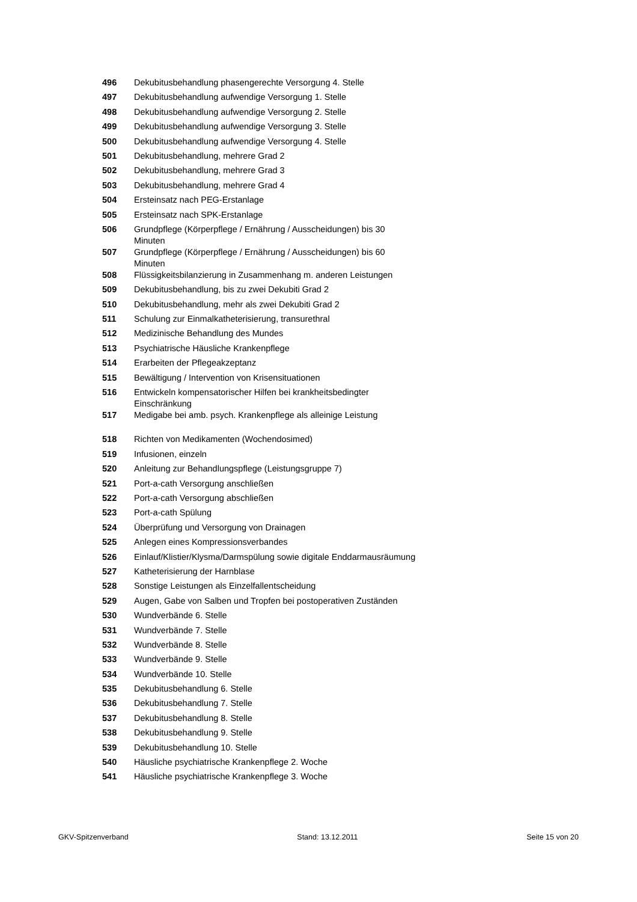| 496 | Dekubitusbehandlung phasengerechte Versorgung 4. Stelle |
| 497 | Dekubitusbehandlung aufwendige Versorgung 1. Stelle |
| 498 | Dekubitusbehandlung aufwendige Versorgung 2. Stelle |
| 499 | Dekubitusbehandlung aufwendige Versorgung 3. Stelle |
| 500 | Dekubitusbehandlung aufwendige Versorgung 4. Stelle |
| 501 | Dekubitusbehandlung, mehrere Grad 2 |
| 502 | Dekubitusbehandlung, mehrere Grad 3 |
| 503 | Dekubitusbehandlung, mehrere Grad 4 |
| 504 | Ersteinsatz nach PEG-Erstanlage |
| 505 | Ersteinsatz nach SPK-Erstanlage |
| 506 | Grundpflege (Körperpflege / Ernährung / Ausscheidungen) bis 30 Minuten |
| 507 | Grundpflege (Körperpflege / Ernährung / Ausscheidungen) bis 60 Minuten |
| 508 | Flüssigkeitsbilanzierung in Zusammenhang m. anderen Leistungen |
| 509 | Dekubitusbehandlung, bis zu zwei Dekubiti Grad 2 |
| 510 | Dekubitusbehandlung, mehr als zwei Dekubiti Grad 2 |
| 511 | Schulung zur Einmalkatheterisierung, transurethral |
| 512 | Medizinische Behandlung des Mundes |
| 513 | Psychiatrische Häusliche Krankenpflege |
| 514 | Erarbeiten der Pflegeakzeptanz |
| 515 | Bewältigung / Intervention von Krisensituationen |
| 516 | Entwickeln kompensatorischer Hilfen bei krankheitsbedingter Einschränkung |
| 517 | Medigabe bei amb. psych. Krankenpflege als alleinige Leistung |
| 518 | Richten von Medikamenten (Wochendosimed) |
| 519 | Infusionen, einzeln |
| 520 | Anleitung zur Behandlungspflege (Leistungsgruppe 7) |
| 521 | Port-a-cath Versorgung anschließen |
| 522 | Port-a-cath Versorgung abschließen |
| 523 | Port-a-cath Spülung |
| 524 | Überprüfung und Versorgung von Drainagen |
| 525 | Anlegen eines Kompressionsverbandes |
| 526 | Einlauf/Klistier/Klysma/Darmspülung sowie digitale Enddarmausräumung |
| 527 | Katheterisierung der Harnblase |
| 528 | Sonstige Leistungen als Einzelfallentscheidung |
| 529 | Augen, Gabe von Salben und Tropfen bei postoperativen Zuständen |
| 530 | Wundverbände 6. Stelle |
| 531 | Wundverbände 7. Stelle |
| 532 | Wundverbände 8. Stelle |
| 533 | Wundverbände 9. Stelle |
| 534 | Wundverbände 10. Stelle |
| 535 | Dekubitusbehandlung 6. Stelle |
| 536 | Dekubitusbehandlung 7. Stelle |
| 537 | Dekubitusbehandlung 8. Stelle |
| 538 | Dekubitusbehandlung 9. Stelle |
| 539 | Dekubitusbehandlung 10. Stelle |
| 540 | Häusliche psychiatrische Krankenpflege 2. Woche |
| 541 | Häusliche psychiatrische Krankenpflege 3. Woche |
GKV-Spitzenverband Stand: 13.12.2011 Seite 15 von 20